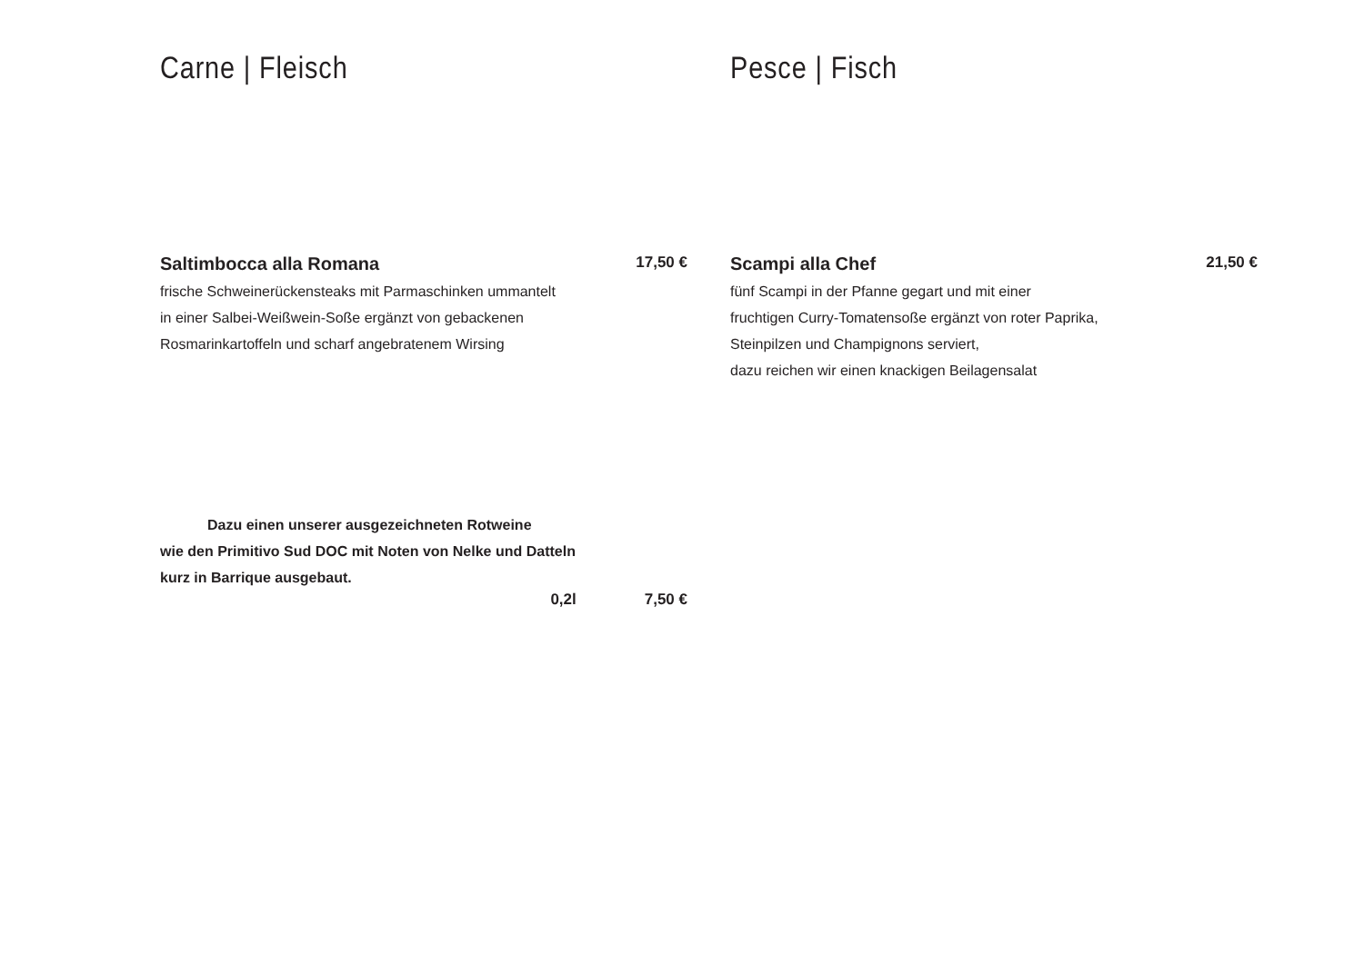Carne | Fleisch
Saltimbocca alla Romana 17,50 €
frische Schweinerückensteaks mit Parmaschinken ummantelt
in einer Salbei-Weißwein-Soße ergänzt von gebackenen
Rosmarinkartoffeln und scharf angebratenem Wirsing
Dazu einen unserer ausgezeichneten Rotweine
wie den Primitivo Sud DOC mit Noten von Nelke und Datteln
kurz in Barrique ausgebaut.
0,2l 7,50 €
Pesce | Fisch
Scampi alla Chef 21,50 €
fünf Scampi in der Pfanne gegart und mit einer
fruchtigen Curry-Tomatensoße ergänzt von roter Paprika,
Steinpilzen und Champignons serviert,
dazu reichen wir einen knackigen Beilagensalat